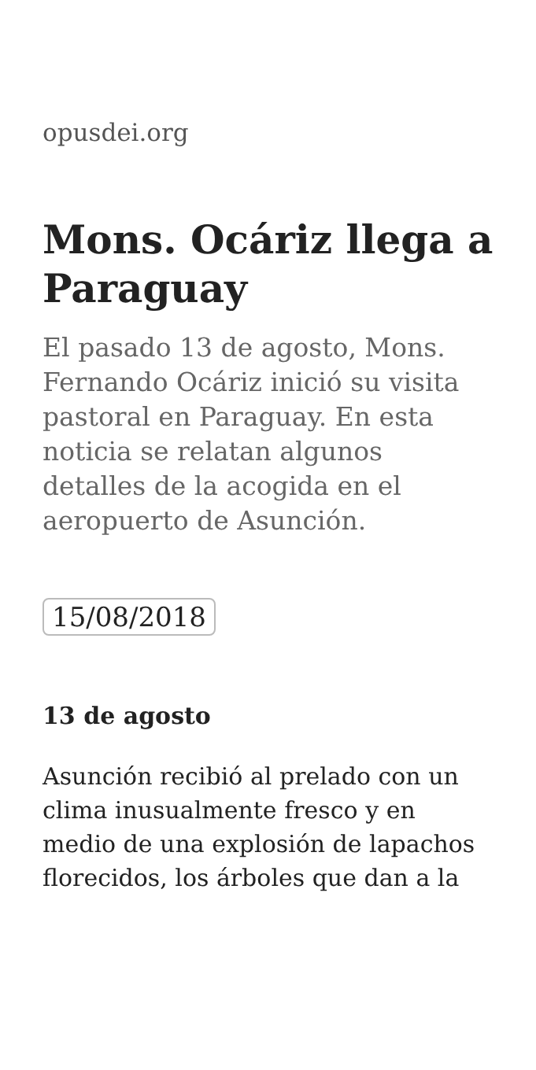opusdei.org
Mons. Ocáriz llega a Paraguay
El pasado 13 de agosto, Mons. Fernando Ocáriz inició su visita pastoral en Paraguay. En esta noticia se relatan algunos detalles de la acogida en el aeropuerto de Asunción.
15/08/2018
13 de agosto
Asunción recibió al prelado con un clima inusualmente fresco y en medio de una explosión de lapachos florecidos, los árboles que dan a la